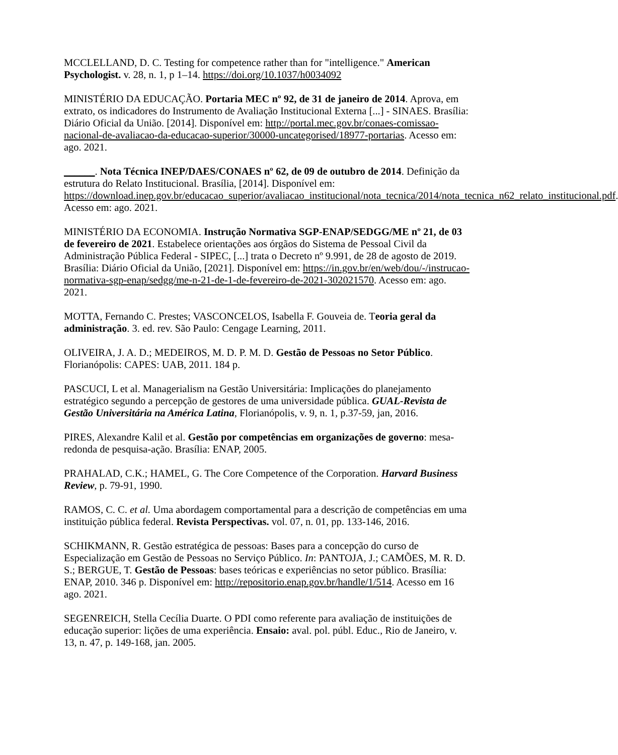MCCLELLAND, D. C. Testing for competence rather than for "intelligence." American Psychologist. v. 28, n. 1, p 1–14. https://doi.org/10.1037/h0034092
MINISTÉRIO DA EDUCAÇÃO. Portaria MEC nº 92, de 31 de janeiro de 2014. Aprova, em extrato, os indicadores do Instrumento de Avaliação Institucional Externa [...] - SINAES. Brasília: Diário Oficial da União. [2014]. Disponível em: http://portal.mec.gov.br/conaes-comissao-nacional-de-avaliacao-da-educacao-superior/30000-uncategorised/18977-portarias. Acesso em: ago. 2021.
______. Nota Técnica INEP/DAES/CONAES nº 62, de 09 de outubro de 2014. Definição da estrutura do Relato Institucional. Brasília, [2014]. Disponível em: https://download.inep.gov.br/educacao_superior/avaliacao_institucional/nota_tecnica/2014/nota_tecnica_n62_relato_institucional.pdf. Acesso em: ago. 2021.
MINISTÉRIO DA ECONOMIA. Instrução Normativa SGP-ENAP/SEDGG/ME nº 21, de 03 de fevereiro de 2021. Estabelece orientações aos órgãos do Sistema de Pessoal Civil da Administração Pública Federal - SIPEC, [...] trata o Decreto nº 9.991, de 28 de agosto de 2019. Brasília: Diário Oficial da União, [2021]. Disponível em: https://in.gov.br/en/web/dou/-/instrucao-normativa-sgp-enap/sedgg/me-n-21-de-1-de-fevereiro-de-2021-302021570. Acesso em: ago. 2021.
MOTTA, Fernando C. Prestes; VASCONCELOS, Isabella F. Gouveia de. Teoria geral da administração. 3. ed. rev. São Paulo: Cengage Learning, 2011.
OLIVEIRA, J. A. D.; MEDEIROS, M. D. P. M. D. Gestão de Pessoas no Setor Público. Florianópolis: CAPES: UAB, 2011. 184 p.
PASCUCI, L et al. Managerialism na Gestão Universitária: Implicações do planejamento estratégico segundo a percepção de gestores de uma universidade pública. GUAL-Revista de Gestão Universitária na América Latina, Florianópolis, v. 9, n. 1, p.37-59, jan, 2016.
PIRES, Alexandre Kalil et al. Gestão por competências em organizações de governo: mesa-redonda de pesquisa-ação. Brasília: ENAP, 2005.
PRAHALAD, C.K.; HAMEL, G. The Core Competence of the Corporation. Harvard Business Review, p. 79-91, 1990.
RAMOS, C. C. et al. Uma abordagem comportamental para a descrição de competências em uma instituição pública federal. Revista Perspectivas. vol. 07, n. 01, pp. 133-146, 2016.
SCHIKMANN, R. Gestão estratégica de pessoas: Bases para a concepção do curso de Especialização em Gestão de Pessoas no Serviço Público. In: PANTOJA, J.; CAMÕES, M. R. D. S.; BERGUE, T. Gestão de Pessoas: bases teóricas e experiências no setor público. Brasília: ENAP, 2010. 346 p. Disponível em: http://repositorio.enap.gov.br/handle/1/514. Acesso em 16 ago. 2021.
SEGENREICH, Stella Cecília Duarte. O PDI como referente para avaliação de instituições de educação superior: lições de uma experiência. Ensaio: aval. pol. públ. Educ., Rio de Janeiro, v. 13, n. 47, p. 149-168, jan. 2005.